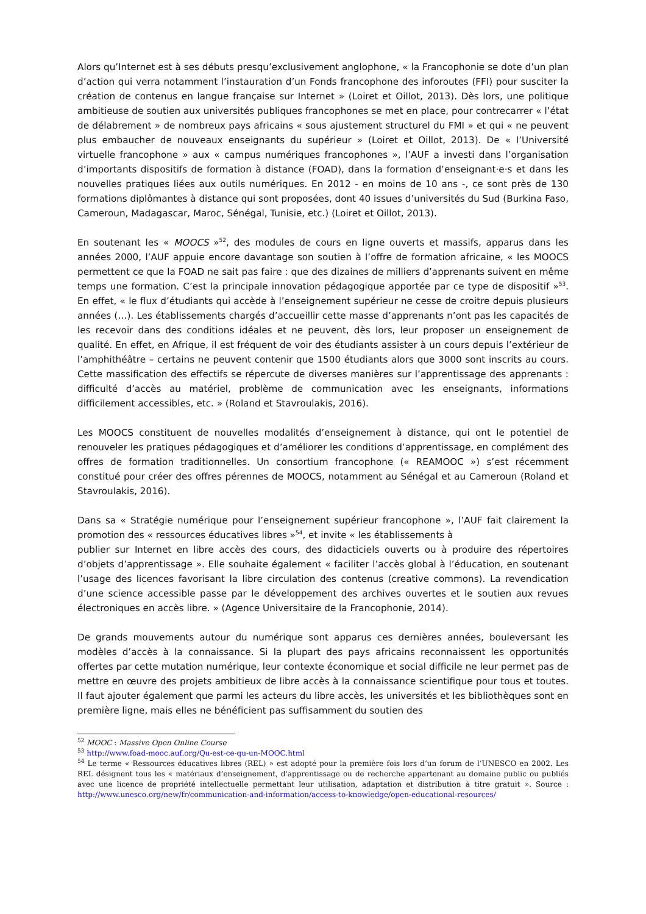Alors qu’Internet est à ses débuts presqu’exclusivement anglophone, « la Francophonie se dote d’un plan d’action qui verra notamment l’instauration d’un Fonds francophone des inforoutes (FFI) pour susciter la création de contenus en langue française sur Internet » (Loiret et Oillot, 2013). Dès lors, une politique ambitieuse de soutien aux universités publiques francophones se met en place, pour contrecarrer « l’état de délabrement » de nombreux pays africains « sous ajustement structurel du FMI » et qui « ne peuvent plus embaucher de nouveaux enseignants du supérieur » (Loiret et Oillot, 2013). De « l’Université virtuelle francophone » aux « campus numériques francophones », l’AUF a investi dans l’organisation d’importants dispositifs de formation à distance (FOAD), dans la formation d’enseignant·e·s et dans les nouvelles pratiques liées aux outils numériques. En 2012 - en moins de 10 ans -, ce sont près de 130 formations diplômantes à distance qui sont proposées, dont 40 issues d’universités du Sud (Burkina Faso, Cameroun, Madagascar, Maroc, Sénégal, Tunisie, etc.) (Loiret et Oillot, 2013).
En soutenant les « MOOCS »<sup>52</sup>, des modules de cours en ligne ouverts et massifs, apparus dans les années 2000, l’AUF appuie encore davantage son soutien à l’offre de formation africaine, « les MOOCS permettent ce que la FOAD ne sait pas faire : que des dizaines de milliers d’apprenants suivent en même temps une formation. C’est la principale innovation pédagogique apportée par ce type de dispositif »<sup>53</sup>. En effet, « le flux d’étudiants qui accède à l’enseignement supérieur ne cesse de croitre depuis plusieurs années (…). Les établissements chargés d’accueillir cette masse d’apprenants n’ont pas les capacités de les recevoir dans des conditions idéales et ne peuvent, dès lors, leur proposer un enseignement de qualité. En effet, en Afrique, il est fréquent de voir des étudiants assister à un cours depuis l’extérieur de l’amphithéâtre – certains ne peuvent contenir que 1500 étudiants alors que 3000 sont inscrits au cours. Cette massification des effectifs se répercute de diverses manières sur l’apprentissage des apprenants : difficulté d’accès au matériel, problème de communication avec les enseignants, informations difficilement accessibles, etc. » (Roland et Stavroulakis, 2016).
Les MOOCS constituent de nouvelles modalités d’enseignement à distance, qui ont le potentiel de renouveler les pratiques pédagogiques et d’améliorer les conditions d’apprentissage, en complément des offres de formation traditionnelles. Un consortium francophone (« REAMOOC ») s’est récemment constitué pour créer des offres pérennes de MOOCS, notamment au Sénégal et au Cameroun (Roland et Stavroulakis, 2016).
Dans sa « Stratégie numérique pour l’enseignement supérieur francophone », l’AUF fait clairement la promotion des « ressources éducatives libres »<sup>54</sup>, et invite « les établissements à
publier sur Internet en libre accès des cours, des didacticiels ouverts ou à produire des répertoires d’objets d’apprentissage ». Elle souhaite également « faciliter l’accès global à l’éducation, en soutenant l’usage des licences favorisant la libre circulation des contenus (creative commons). La revendication d’une science accessible passe par le développement des archives ouvertes et le soutien aux revues électroniques en accès libre. » (Agence Universitaire de la Francophonie, 2014).
De grands mouvements autour du numérique sont apparus ces dernières années, bouleversant les modèles d’accès à la connaissance. Si la plupart des pays africains reconnaissent les opportunités offertes par cette mutation numérique, leur contexte économique et social difficile ne leur permet pas de mettre en œuvre des projets ambitieux de libre accès à la connaissance scientifique pour tous et toutes. Il faut ajouter également que parmi les acteurs du libre accès, les universités et les bibliothèques sont en première ligne, mais elles ne bénéficient pas suffisamment du soutien des
<sup>52</sup> MOOC : Massive Open Online Course
<sup>53</sup> http://www.foad-mooc.auf.org/Qu-est-ce-qu-un-MOOC.html
<sup>54</sup> Le terme « Ressources éducatives libres (REL) » est adopté pour la première fois lors d’un forum de l’UNESCO en 2002. Les REL désignent tous les « matériaux d’enseignement, d'apprentissage ou de recherche appartenant au domaine public ou publiés avec une licence de propriété intellectuelle permettant leur utilisation, adaptation et distribution à titre gratuit ». Source : http://www.unesco.org/new/fr/communication-and-information/access-to-knowledge/open-educational-resources/